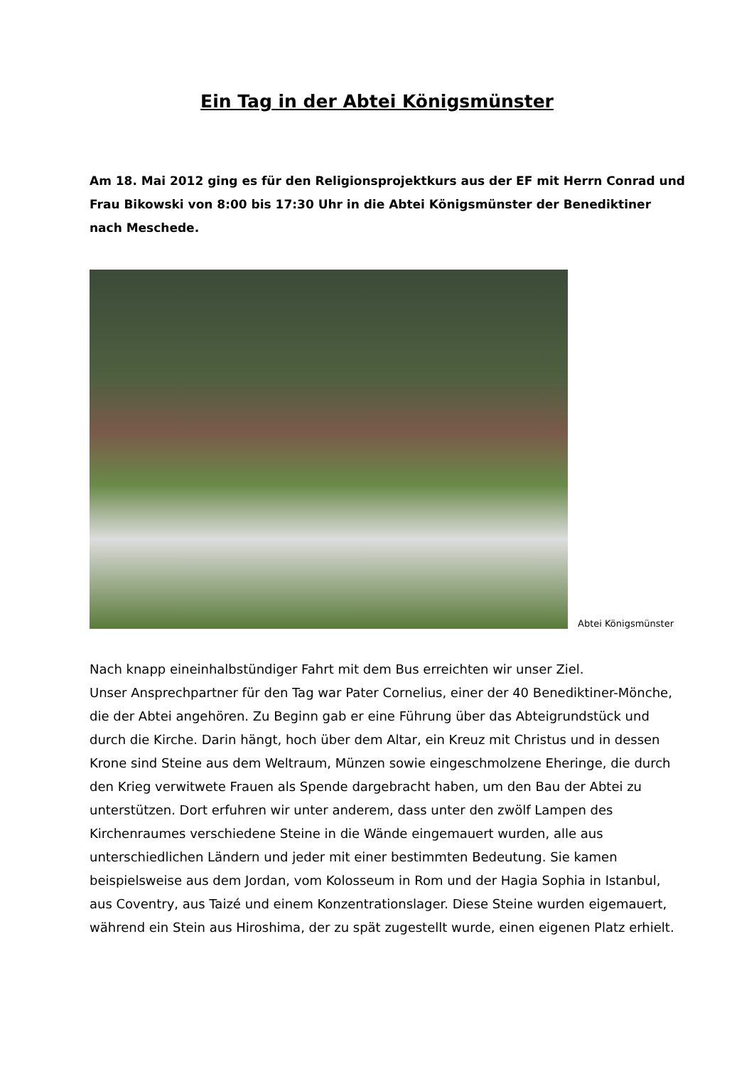Ein Tag in der Abtei Königsmünster
Am 18. Mai 2012 ging es für den Religionsprojektkurs aus der EF mit Herrn Conrad und Frau Bikowski von 8:00 bis 17:30 Uhr in die Abtei Königsmünster der Benediktiner nach Meschede.
Abtei Königsmünster
Nach knapp eineinhalbstündiger Fahrt mit dem Bus erreichten wir unser Ziel.
Unser Ansprechpartner für den Tag war Pater Cornelius, einer der 40 Benediktiner-Mönche, die der Abtei angehören. Zu Beginn gab er eine Führung über das Abteigrundstück und durch die Kirche. Darin hängt, hoch über dem Altar, ein Kreuz mit Christus und in dessen Krone sind Steine aus dem Weltraum, Münzen sowie eingeschmolzene Eheringe, die durch den Krieg verwitwete Frauen als Spende dargebracht haben, um den Bau der Abtei zu unterstützen. Dort erfuhren wir unter anderem, dass unter den zwölf Lampen des Kirchenraumes verschiedene Steine in die Wände eingemauert wurden, alle aus unterschiedlichen Ländern und jeder mit einer bestimmten Bedeutung. Sie kamen beispielsweise aus dem Jordan, vom Kolosseum in Rom und der Hagia Sophia in Istanbul, aus Coventry, aus Taizé und einem Konzentrationslager. Diese Steine wurden eigemauert, während ein Stein aus Hiroshima, der zu spät zugestellt wurde, einen eigenen Platz erhielt.